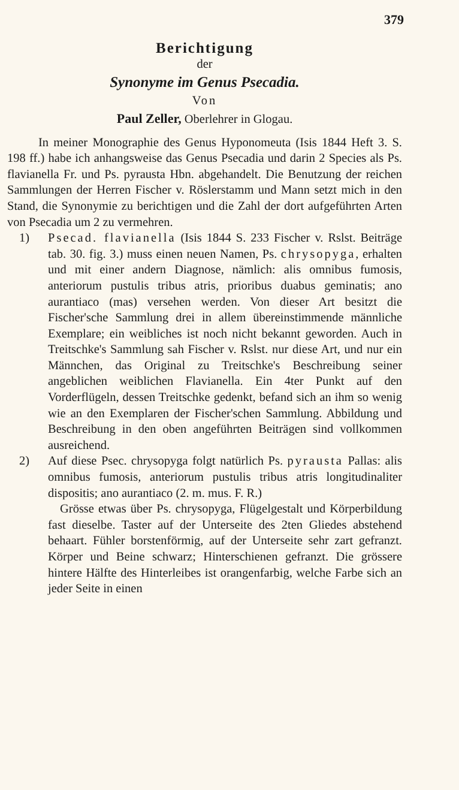379
Berichtigung
der
Synonyme im Genus Psecadia.
Von
Paul Zeller, Oberlehrer in Glogau.
In meiner Monographie des Genus Hyponomeuta (Isis 1844 Heft 3. S. 198 ff.) habe ich anhangsweise das Genus Psecadia und darin 2 Species als Ps. flavianella Fr. und Ps. pyrausta Hbn. abgehandelt. Die Benutzung der reichen Sammlungen der Herren Fischer v. Röslerstamm und Mann setzt mich in den Stand, die Synonymie zu berichtigen und die Zahl der dort aufgeführten Arten von Psecadia um 2 zu vermehren.
1) Psecad. flavianella (Isis 1844 S. 233 Fischer v. Rslst. Beiträge tab. 30. fig. 3.) muss einen neuen Namen, Ps. chrysopyga, erhalten und mit einer andern Diagnose, nämlich: alis omnibus fumosis, anteriorum pustulis tribus atris, prioribus duabus geminatis; ano aurantiaco (mas) versehen werden. Von dieser Art besitzt die Fischer'sche Sammlung drei in allem übereinstimmende männliche Exemplare; ein weibliches ist noch nicht bekannt geworden. Auch in Treitschke's Sammlung sah Fischer v. Rslst. nur diese Art, und nur ein Männchen, das Original zu Treitschke's Beschreibung seiner angeblichen weiblichen Flavianella. Ein 4ter Punkt auf den Vorderflügeln, dessen Treitschke gedenkt, befand sich an ihm so wenig wie an den Exemplaren der Fischer'schen Sammlung. Abbildung und Beschreibung in den oben angeführten Beiträgen sind vollkommen ausreichend.
2) Auf diese Psec. chrysopyga folgt natürlich Ps. pyrausta Pallas: alis omnibus fumosis, anteriorum pustulis tribus atris longitudinaliter dispositis; ano aurantiaco (2. m. mus. F. R.)
Grösse etwas über Ps. chrysopyga, Flügelgestalt und Körperbildung fast dieselbe. Taster auf der Unterseite des 2ten Gliedes abstehend behaart. Fühler borstenförmig, auf der Unterseite sehr zart gefranzt. Körper und Beine schwarz; Hinterschienen gefranzt. Die grössere hintere Hälfte des Hinterleibes ist orangenfarbig, welche Farbe sich an jeder Seite in einen